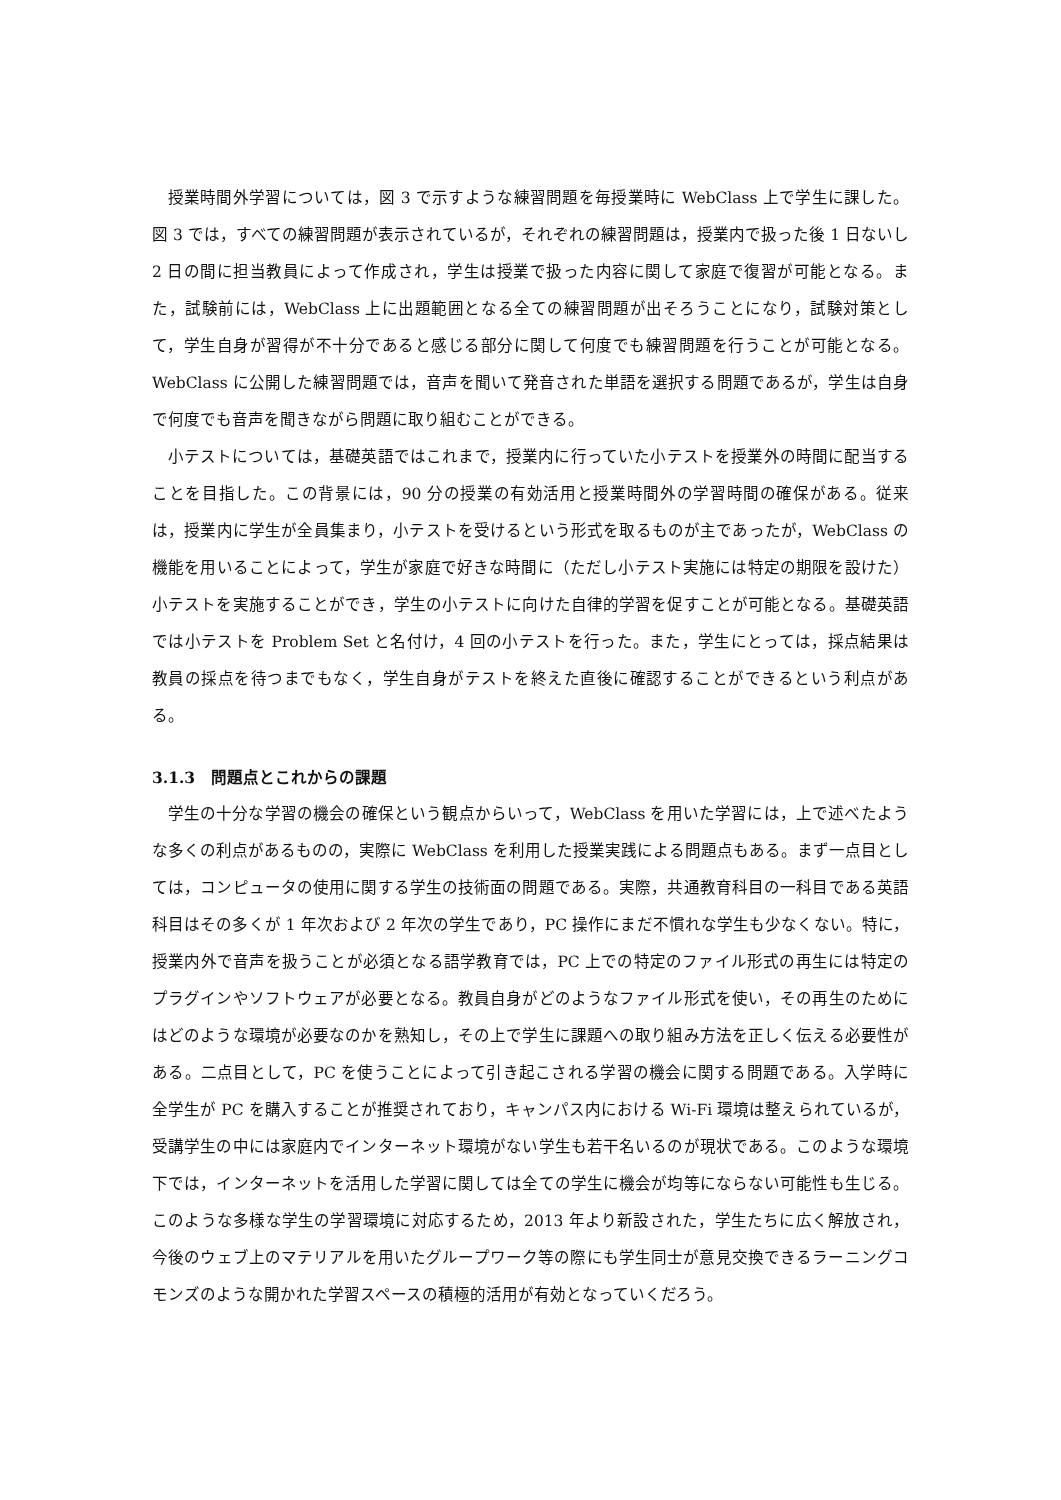授業時間外学習については，図 3 で示すような練習問題を毎授業時に WebClass 上で学生に課した。図 3 では，すべての練習問題が表示されているが，それぞれの練習問題は，授業内で扱った後 1 日ないし 2 日の間に担当教員によって作成され，学生は授業で扱った内容に関して家庭で復習が可能となる。また，試験前には，WebClass 上に出題範囲となる全ての練習問題が出そろうことになり，試験対策として，学生自身が習得が不十分であると感じる部分に関して何度でも練習問題を行うことが可能となる。WebClass に公開した練習問題では，音声を聞いて発音された単語を選択する問題であるが，学生は自身で何度でも音声を聞きながら問題に取り組むことができる。
小テストについては，基礎英語ではこれまで，授業内に行っていた小テストを授業外の時間に配当することを目指した。この背景には，90 分の授業の有効活用と授業時間外の学習時間の確保がある。従来は，授業内に学生が全員集まり，小テストを受けるという形式を取るものが主であったが，WebClass の機能を用いることによって，学生が家庭で好きな時間に（ただし小テスト実施には特定の期限を設けた）小テストを実施することができ，学生の小テストに向けた自律的学習を促すことが可能となる。基礎英語では小テストを Problem Set と名付け，4 回の小テストを行った。また，学生にとっては，採点結果は教員の採点を待つまでもなく，学生自身がテストを終えた直後に確認することができるという利点がある。
3.1.3　問題点とこれからの課題
学生の十分な学習の機会の確保という観点からいって，WebClass を用いた学習には，上で述べたような多くの利点があるものの，実際に WebClass を利用した授業実践による問題点もある。まず一点目としては，コンピュータの使用に関する学生の技術面の問題である。実際，共通教育科目の一科目である英語科目はその多くが 1 年次および 2 年次の学生であり，PC 操作にまだ不慣れな学生も少なくない。特に，授業内外で音声を扱うことが必須となる語学教育では，PC 上での特定のファイル形式の再生には特定のプラグインやソフトウェアが必要となる。教員自身がどのようなファイル形式を使い，その再生のためにはどのような環境が必要なのかを熟知し，その上で学生に課題への取り組み方法を正しく伝える必要性がある。二点目として，PC を使うことによって引き起こされる学習の機会に関する問題である。入学時に全学生が PC を購入することが推奨されており，キャンパス内における Wi-Fi 環境は整えられているが，受講学生の中には家庭内でインターネット環境がない学生も若干名いるのが現状である。このような環境下では，インターネットを活用した学習に関しては全ての学生に機会が均等にならない可能性も生じる。このような多様な学生の学習環境に対応するため，2013 年より新設された，学生たちに広く解放され，今後のウェブ上のマテリアルを用いたグループワーク等の際にも学生同士が意見交換できるラーニングコモンズのような開かれた学習スペースの積極的活用が有効となっていくだろう。